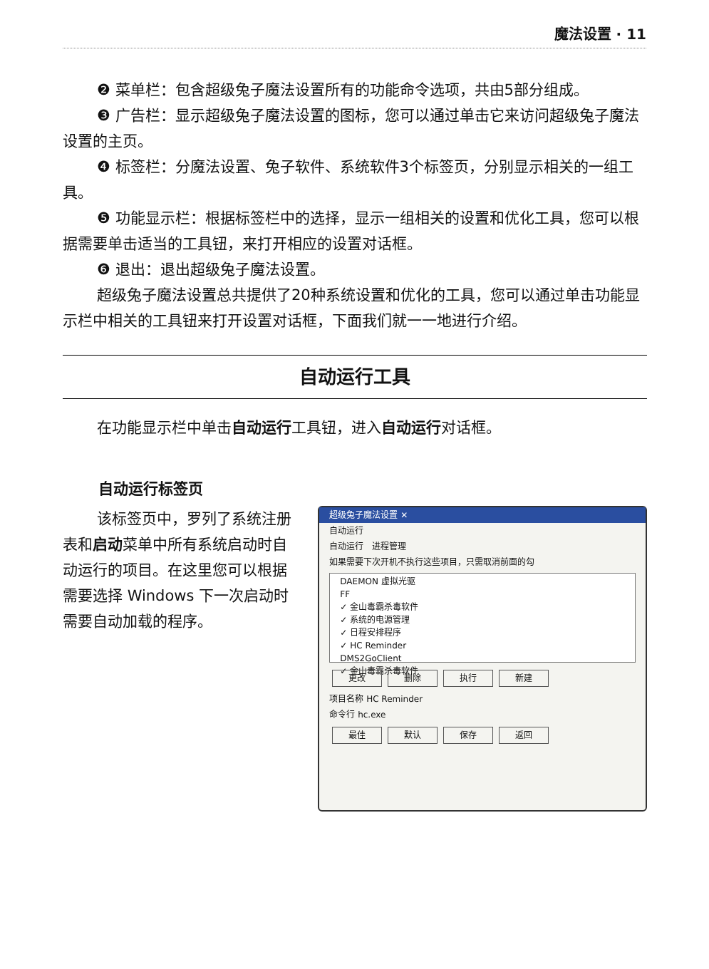魔法设置 · 11
❷ 菜单栏：包含超级兔子魔法设置所有的功能命令选项，共由5部分组成。
❸ 广告栏：显示超级兔子魔法设置的图标，您可以通过单击它来访问超级兔子魔法设置的主页。
❹ 标签栏：分魔法设置、兔子软件、系统软件3个标签页，分别显示相关的一组工具。
❺ 功能显示栏：根据标签栏中的选择，显示一组相关的设置和优化工具，您可以根据需要单击适当的工具钮，来打开相应的设置对话框。
❻ 退出：退出超级兔子魔法设置。
超级兔子魔法设置总共提供了20种系统设置和优化的工具，您可以通过单击功能显示栏中相关的工具钮来打开设置对话框，下面我们就一一地进行介绍。
自动运行工具
在功能显示栏中单击自动运行工具钮，进入自动运行对话框。
自动运行标签页
该标签页中，罗列了系统注册表和启动菜单中所有系统启动时自动运行的项目。在这里您可以根据需要选择 Windows 下一次启动时需要自动加载的程序。
超级兔子魔法设置 ✕
自动运行
自动运行 进程管理
如果需要下次开机不执行这些项目，只需取消前面的勾
DAEMON 虚拟光驱
FF
✓ 金山毒霸杀毒软件
✓ 系统的电源管理
✓ 日程安排程序
✓ HC Reminder
DMS2GoClient
✓ 金山毒霸杀毒软件
更改 删除 执行 新建
项目名称 HC Reminder
命令行 hc.exe
最佳 默认 保存 返回